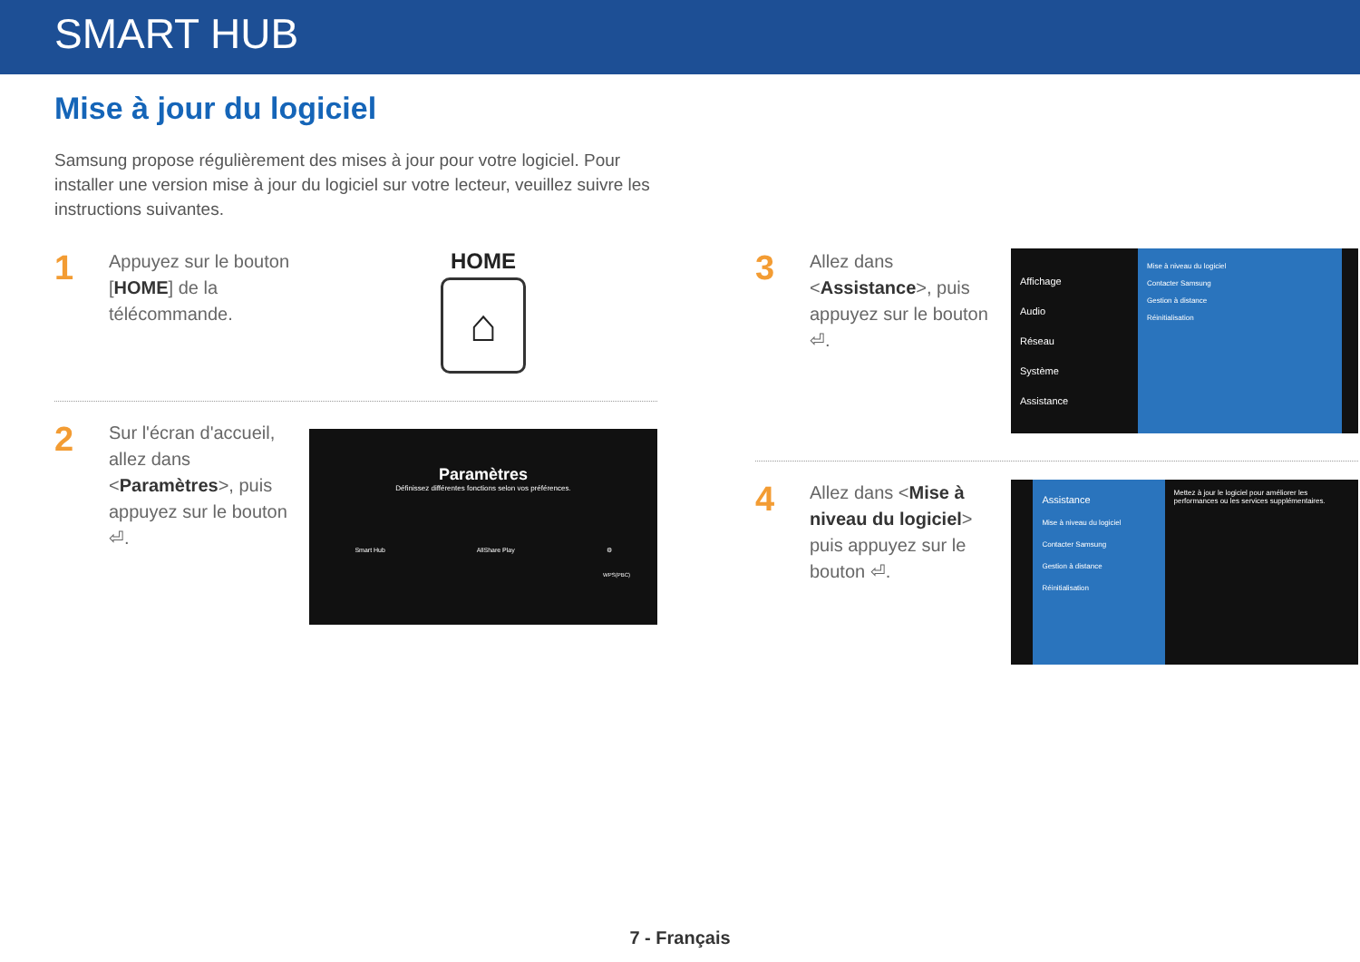SMART HUB
Mise à jour du logiciel
Samsung propose régulièrement des mises à jour pour votre logiciel. Pour installer une version mise à jour du logiciel sur votre lecteur, veuillez suivre les instructions suivantes.
1
Appuyez sur le bouton [HOME] de la télécommande.
HOME
⌂
2
Sur l'écran d'accueil, allez dans <Paramètres>, puis appuyez sur le bouton ⏎.
Paramètres
Définissez différentes fonctions selon vos préférences.
Smart Hub AllShare Play ⚙
WPS(PBC)
3
Allez dans <Assistance>, puis appuyez sur le bouton ⏎.
Affichage
Audio
Réseau
Système
Assistance
Mise à niveau du logiciel
Contacter Samsung
Gestion à distance
Réinitialisation
4
Allez dans <Mise à niveau du logiciel> puis appuyez sur le bouton ⏎.
Assistance
Mise à niveau du logiciel
Contacter Samsung
Gestion à distance
Réinitialisation
Mettez à jour le logiciel pour améliorer les performances ou les services supplémentaires.
7 - Français